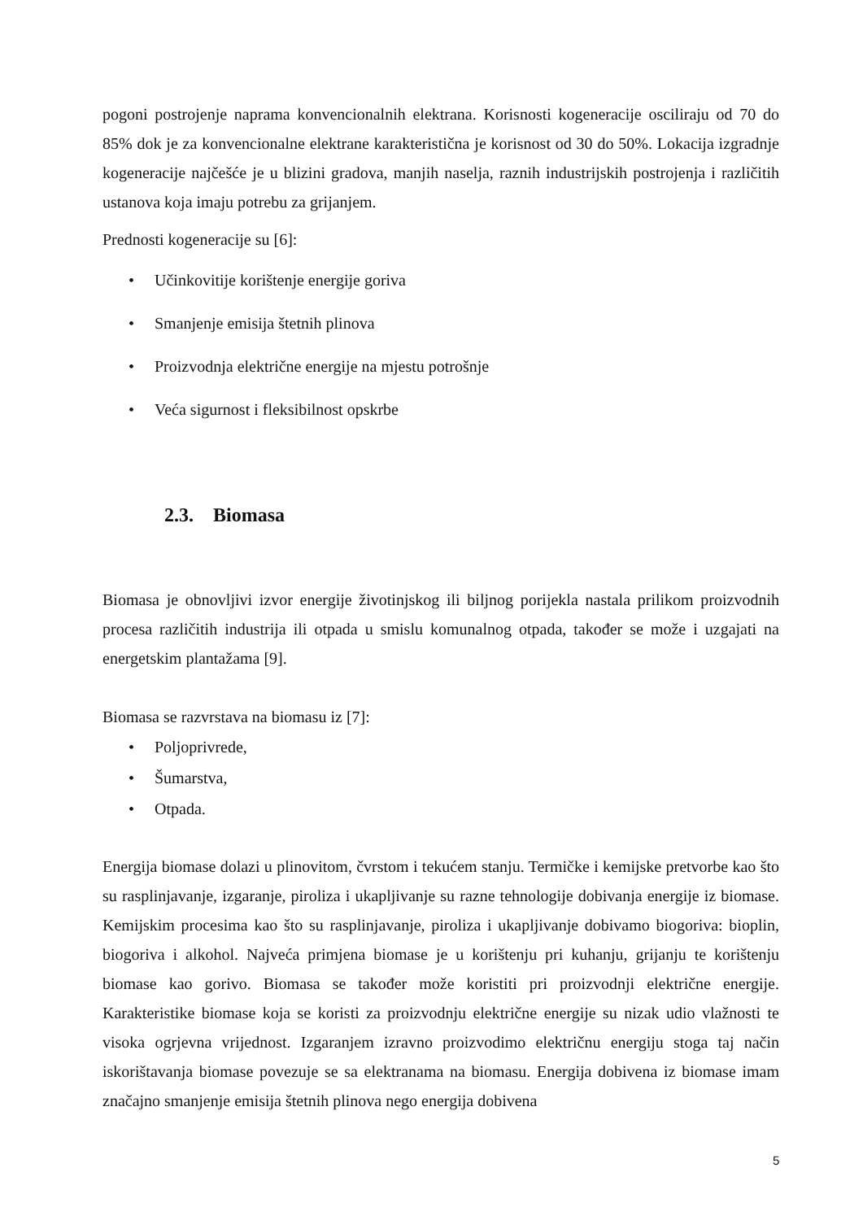pogoni postrojenje naprama konvencionalnih elektrana. Korisnosti kogeneracije osciliraju od 70 do 85% dok je za konvencionalne elektrane karakteristična je korisnost od 30 do 50%. Lokacija izgradnje kogeneracije najčešće je u blizini gradova, manjih naselja, raznih industrijskih postrojenja i različitih ustanova koja imaju potrebu za grijanjem.
Prednosti kogeneracije su [6]:
• Učinkovitije korištenje energije goriva
• Smanjenje emisija štetnih plinova
• Proizvodnja električne energije na mjestu potrošnje
• Veća sigurnost i fleksibilnost opskrbe
2.3. Biomasa
Biomasa je obnovljivi izvor energije životinjskog ili biljnog porijekla nastala prilikom proizvodnih procesa različitih industrija ili otpada u smislu komunalnog otpada, također se može i uzgajati na energetskim plantažama [9].
Biomasa se razvrstava na biomasu iz [7]:
• Poljoprivrede,
• Šumarstva,
• Otpada.
Energija biomase dolazi u plinovitom, čvrstom i tekućem stanju. Termičke i kemijske pretvorbe kao što su rasplinjavanje, izgaranje, piroliza i ukapljivanje su razne tehnologije dobivanja energije iz biomase. Kemijskim procesima kao što su rasplinjavanje, piroliza i ukapljivanje dobivamo biogoriva: bioplin, biogoriva i alkohol. Najveća primjena biomase je u korištenju pri kuhanju, grijanju te korištenju biomase kao gorivo. Biomasa se također može koristiti pri proizvodnji električne energije. Karakteristike biomase koja se koristi za proizvodnju električne energije su nizak udio vlažnosti te visoka ogrjevna vrijednost. Izgaranjem izravno proizvodimo električnu energiju stoga taj način iskorištavanja biomase povezuje se sa elektranama na biomasu. Energija dobivena iz biomase imam značajno smanjenje emisija štetnih plinova nego energija dobivena
5